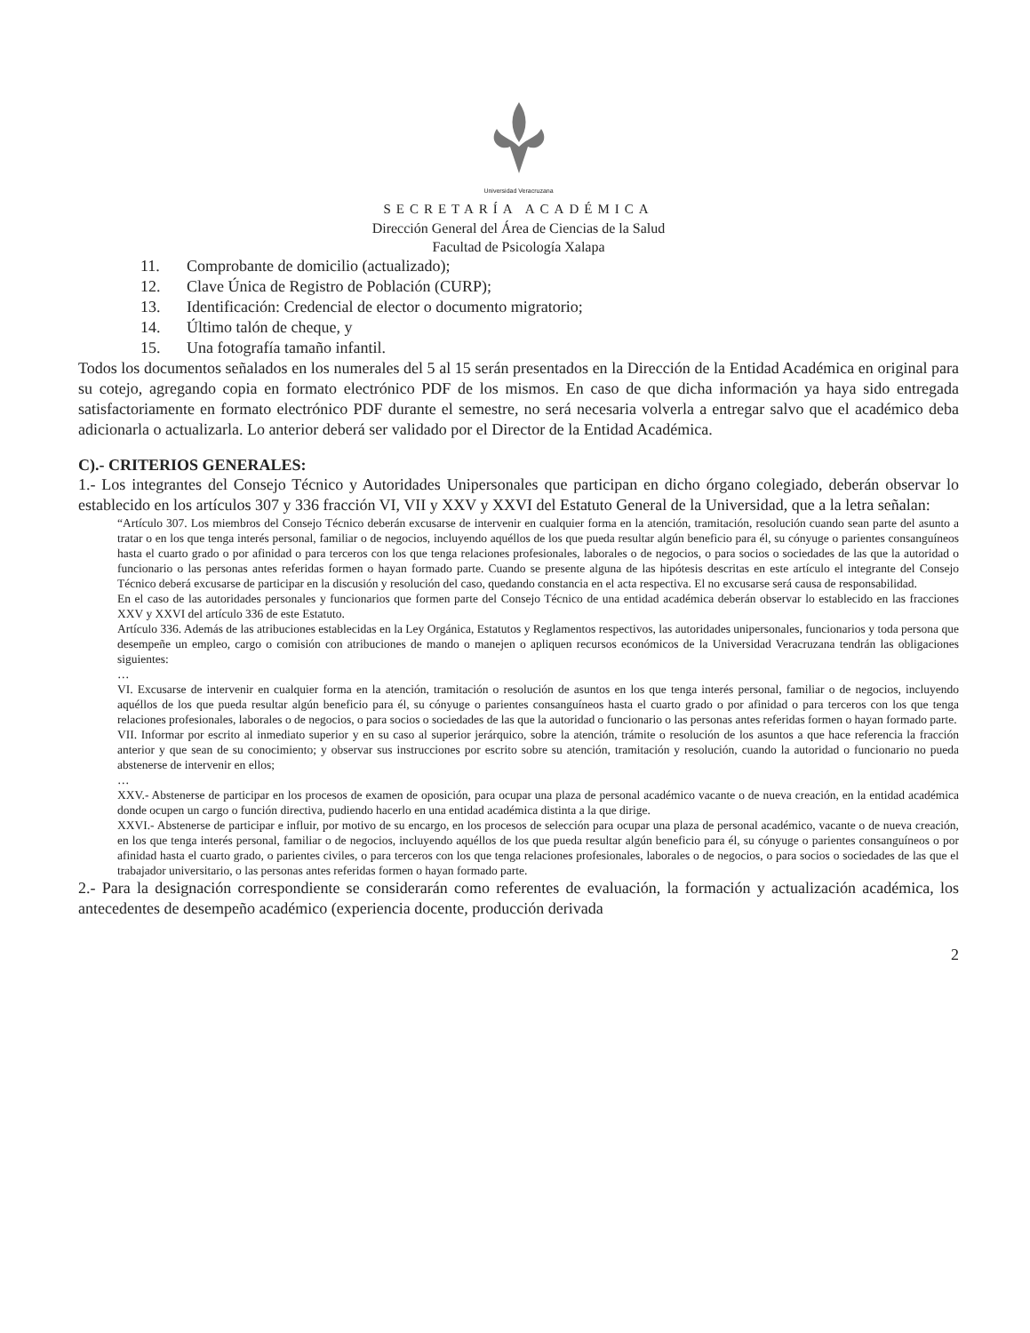Universidad Veracruzana
SECRETARÍA ACADÉMICA
Dirección General del Área de Ciencias de la Salud
Facultad de Psicología Xalapa
11. Comprobante de domicilio (actualizado);
12. Clave Única de Registro de Población (CURP);
13. Identificación: Credencial de elector o documento migratorio;
14. Último talón de cheque, y
15. Una fotografía tamaño infantil.
Todos los documentos señalados en los numerales del 5 al 15 serán presentados en la Dirección de la Entidad Académica en original para su cotejo, agregando copia en formato electrónico PDF de los mismos. En caso de que dicha información ya haya sido entregada satisfactoriamente en formato electrónico PDF durante el semestre, no será necesaria volverla a entregar salvo que el académico deba adicionarla o actualizarla. Lo anterior deberá ser validado por el Director de la Entidad Académica.
C).- CRITERIOS GENERALES:
1.- Los integrantes del Consejo Técnico y Autoridades Unipersonales que participan en dicho órgano colegiado, deberán observar lo establecido en los artículos 307 y 336 fracción VI, VII y XXV y XXVI del Estatuto General de la Universidad, que a la letra señalan:
“Artículo 307. Los miembros del Consejo Técnico deberán excusarse de intervenir en cualquier forma en la atención, tramitación, resolución cuando sean parte del asunto a tratar o en los que tenga interés personal, familiar o de negocios, incluyendo aquéllos de los que pueda resultar algún beneficio para él, su cónyuge o parientes consanguíneos hasta el cuarto grado o por afinidad o para terceros con los que tenga relaciones profesionales, laborales o de negocios, o para socios o sociedades de las que la autoridad o funcionario o las personas antes referidas formen o hayan formado parte. Cuando se presente alguna de las hipótesis descritas en este artículo el integrante del Consejo Técnico deberá excusarse de participar en la discusión y resolución del caso, quedando constancia en el acta respectiva. El no excusarse será causa de responsabilidad.
En el caso de las autoridades personales y funcionarios que formen parte del Consejo Técnico de una entidad académica deberán observar lo establecido en las fracciones XXV y XXVI del artículo 336 de este Estatuto.
Artículo 336. Además de las atribuciones establecidas en la Ley Orgánica, Estatutos y Reglamentos respectivos, las autoridades unipersonales, funcionarios y toda persona que desempeñe un empleo, cargo o comisión con atribuciones de mando o manejen o apliquen recursos económicos de la Universidad Veracruzana tendrán las obligaciones siguientes:
…
VI. Excusarse de intervenir en cualquier forma en la atención, tramitación o resolución de asuntos en los que tenga interés personal, familiar o de negocios, incluyendo aquéllos de los que pueda resultar algún beneficio para él, su cónyuge o parientes consanguíneos hasta el cuarto grado o por afinidad o para terceros con los que tenga relaciones profesionales, laborales o de negocios, o para socios o sociedades de las que la autoridad o funcionario o las personas antes referidas formen o hayan formado parte.
VII. Informar por escrito al inmediato superior y en su caso al superior jerárquico, sobre la atención, trámite o resolución de los asuntos a que hace referencia la fracción anterior y que sean de su conocimiento; y observar sus instrucciones por escrito sobre su atención, tramitación y resolución, cuando la autoridad o funcionario no pueda abstenerse de intervenir en ellos;
…
XXV.- Abstenerse de participar en los procesos de examen de oposición, para ocupar una plaza de personal académico vacante o de nueva creación, en la entidad académica donde ocupen un cargo o función directiva, pudiendo hacerlo en una entidad académica distinta a la que dirige.
XXVI.- Abstenerse de participar e influir, por motivo de su encargo, en los procesos de selección para ocupar una plaza de personal académico, vacante o de nueva creación, en los que tenga interés personal, familiar o de negocios, incluyendo aquéllos de los que pueda resultar algún beneficio para él, su cónyuge o parientes consanguíneos o por afinidad hasta el cuarto grado, o parientes civiles, o para terceros con los que tenga relaciones profesionales, laborales o de negocios, o para socios o sociedades de las que el trabajador universitario, o las personas antes referidas formen o hayan formado parte.
2.- Para la designación correspondiente se considerarán como referentes de evaluación, la formación y actualización académica, los antecedentes de desempeño académico (experiencia docente, producción derivada
2